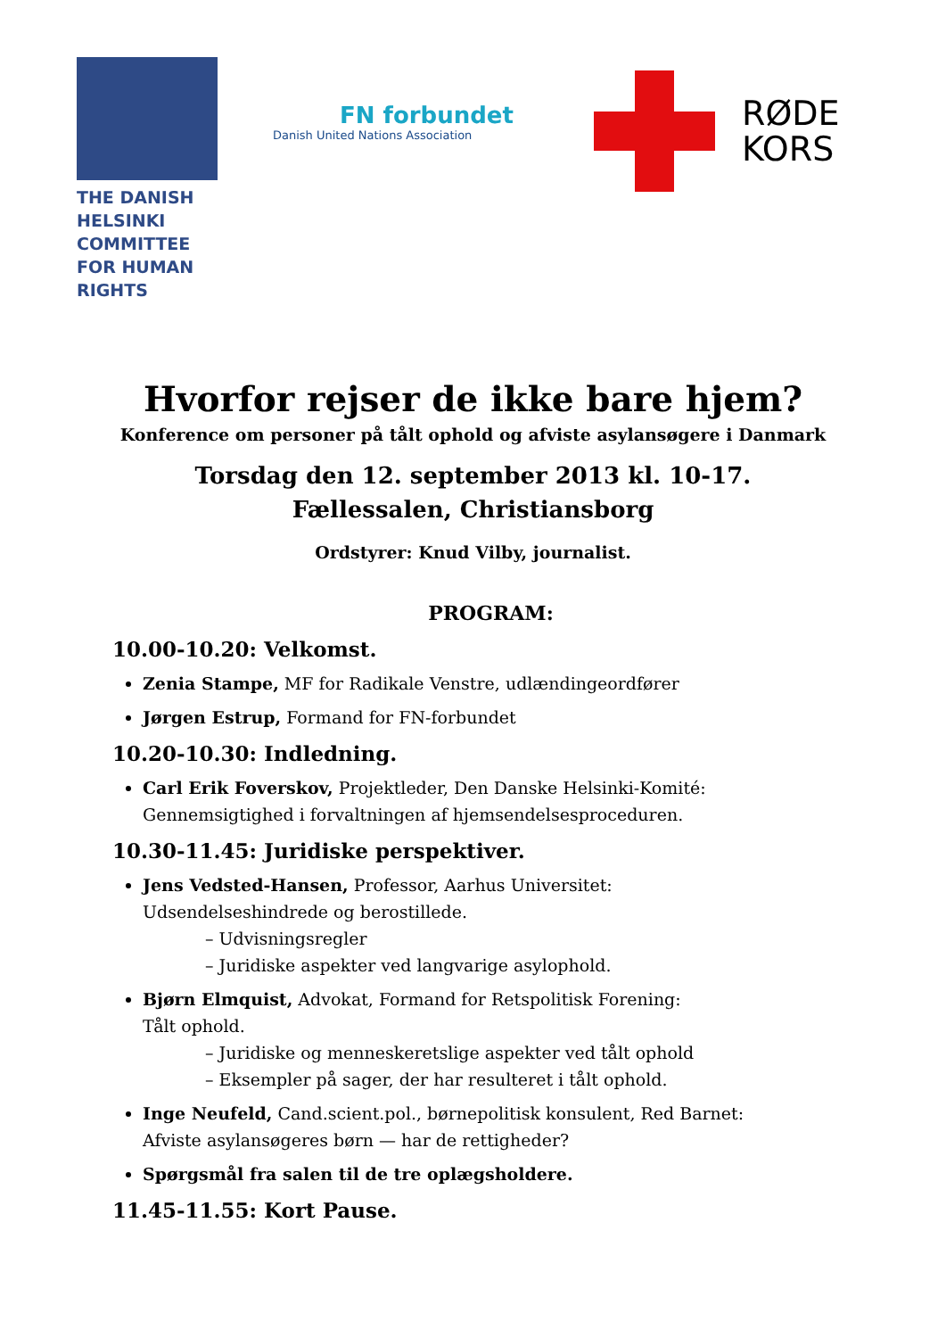THE DANISH
HELSINKI
COMMITTEE
FOR HUMAN
RIGHTS
FN forbundet
Danish United Nations Association
RØDE
KORS
Hvorfor rejser de ikke bare hjem?
Konference om personer på tålt ophold og afviste asylansøgere i Danmark
Torsdag den 12. september 2013 kl. 10-17.
Fællessalen, Christiansborg
Ordstyrer: Knud Vilby, journalist.
PROGRAM:
10.00-10.20: Velkomst.
Zenia Stampe, MF for Radikale Venstre, udlændingeordfører
Jørgen Estrup, Formand for FN-forbundet
10.20-10.30: Indledning.
Carl Erik Foverskov, Projektleder, Den Danske Helsinki-Komité:
Gennemsigtighed i forvaltningen af hjemsendelsesproceduren.
10.30-11.45: Juridiske perspektiver.
Jens Vedsted-Hansen, Professor, Aarhus Universitet:
Udsendelseshindrede og berostillede.
– Udvisningsregler
– Juridiske aspekter ved langvarige asylophold.
Bjørn Elmquist, Advokat, Formand for Retspolitisk Forening:
Tålt ophold.
– Juridiske og menneskeretslige aspekter ved tålt ophold
– Eksempler på sager, der har resulteret i tålt ophold.
Inge Neufeld, Cand.scient.pol., børnepolitisk konsulent, Red Barnet:
Afviste asylansøgeres børn — har de rettigheder?
Spørgsmål fra salen til de tre oplægsholdere.
11.45-11.55: Kort Pause.